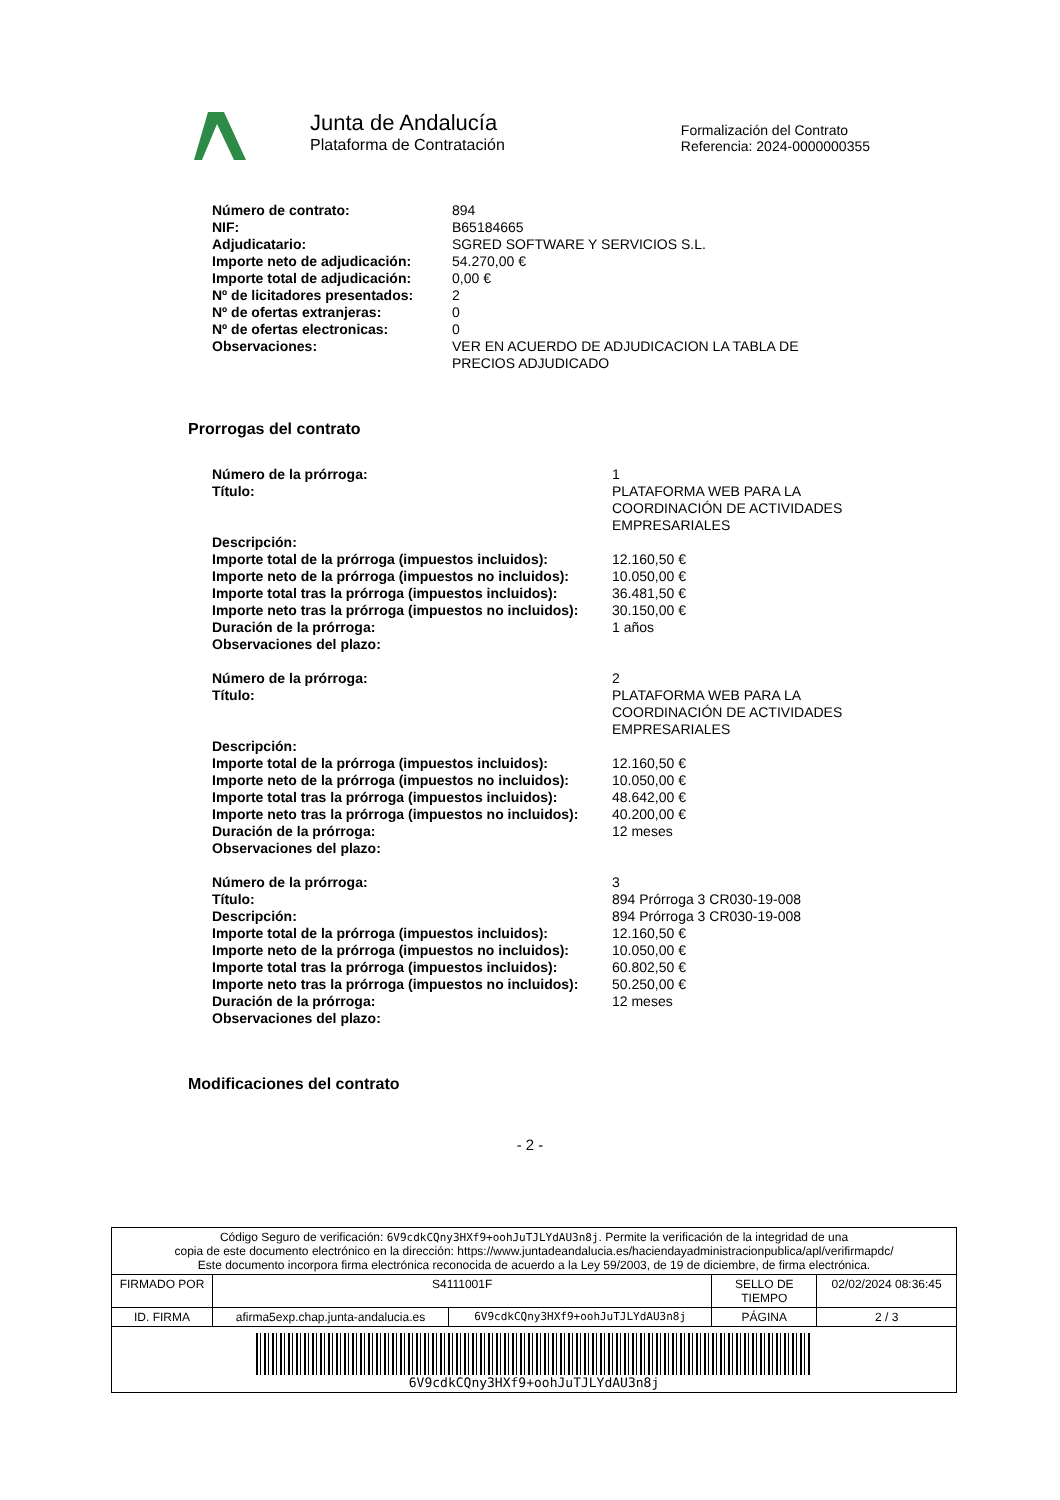Junta de Andalucía
Plataforma de Contratación
Formalización del Contrato
Referencia: 2024-0000000355
| Número de contrato: | 894 |
| NIF: | B65184665 |
| Adjudicatario: | SGRED SOFTWARE Y SERVICIOS S.L. |
| Importe neto de adjudicación: | 54.270,00 € |
| Importe total de adjudicación: | 0,00 € |
| Nº de licitadores presentados: | 2 |
| Nº de ofertas extranjeras: | 0 |
| Nº de ofertas electronicas: | 0 |
| Observaciones: | VER EN ACUERDO DE ADJUDICACION LA TABLA DE PRECIOS ADJUDICADO |
Prorrogas del contrato
| Número de la prórroga: | 1 |
| Título: | PLATAFORMA WEB PARA LA COORDINACIÓN DE ACTIVIDADES EMPRESARIALES |
| Descripción: | |
| Importe total de la prórroga (impuestos incluidos): | 12.160,50 € |
| Importe neto de la prórroga (impuestos no incluidos): | 10.050,00 € |
| Importe total tras la prórroga (impuestos incluidos): | 36.481,50 € |
| Importe neto tras la prórroga (impuestos no incluidos): | 30.150,00 € |
| Duración de la prórroga: | 1 años |
| Observaciones del plazo: | |
| Número de la prórroga: | 2 |
| Título: | PLATAFORMA WEB PARA LA COORDINACIÓN DE ACTIVIDADES EMPRESARIALES |
| Descripción: | |
| Importe total de la prórroga (impuestos incluidos): | 12.160,50 € |
| Importe neto de la prórroga (impuestos no incluidos): | 10.050,00 € |
| Importe total tras la prórroga (impuestos incluidos): | 48.642,00 € |
| Importe neto tras la prórroga (impuestos no incluidos): | 40.200,00 € |
| Duración de la prórroga: | 12 meses |
| Observaciones del plazo: | |
| Número de la prórroga: | 3 |
| Título: | 894 Prórroga 3 CR030-19-008 |
| Descripción: | 894 Prórroga 3 CR030-19-008 |
| Importe total de la prórroga (impuestos incluidos): | 12.160,50 € |
| Importe neto de la prórroga (impuestos no incluidos): | 10.050,00 € |
| Importe total tras la prórroga (impuestos incluidos): | 60.802,50 € |
| Importe neto tras la prórroga (impuestos no incluidos): | 50.250,00 € |
| Duración de la prórroga: | 12 meses |
| Observaciones del plazo: | |
Modificaciones del contrato
- 2 -
| Código Seguro de verificación: 6V9cdkCQny3HXf9+oohJuTJLYdAU3n8j . Permite la verificación de la integridad de una copia de este documento electrónico en la dirección: https://www.juntadeandalucia.es/haciendayadministracionpublica/apl/verifirmapdc/ Este documento incorpora firma electrónica reconocida de acuerdo a la Ley 59/2003, de 19 de diciembre, de firma electrónica. | | | | |
| FIRMADO POR | S4111001F | | SELLO DE TIEMPO | 02/02/2024 08:36:45 |
| ID. FIRMA | afirma5exp.chap.junta-andalucia.es | 6V9cdkCQny3HXf9+oohJuTJLYdAU3n8j | PÁGINA | 2 / 3 |
| 6V9cdkCQny3HXf9+oohJuTJLYdAU3n8j | | | | |